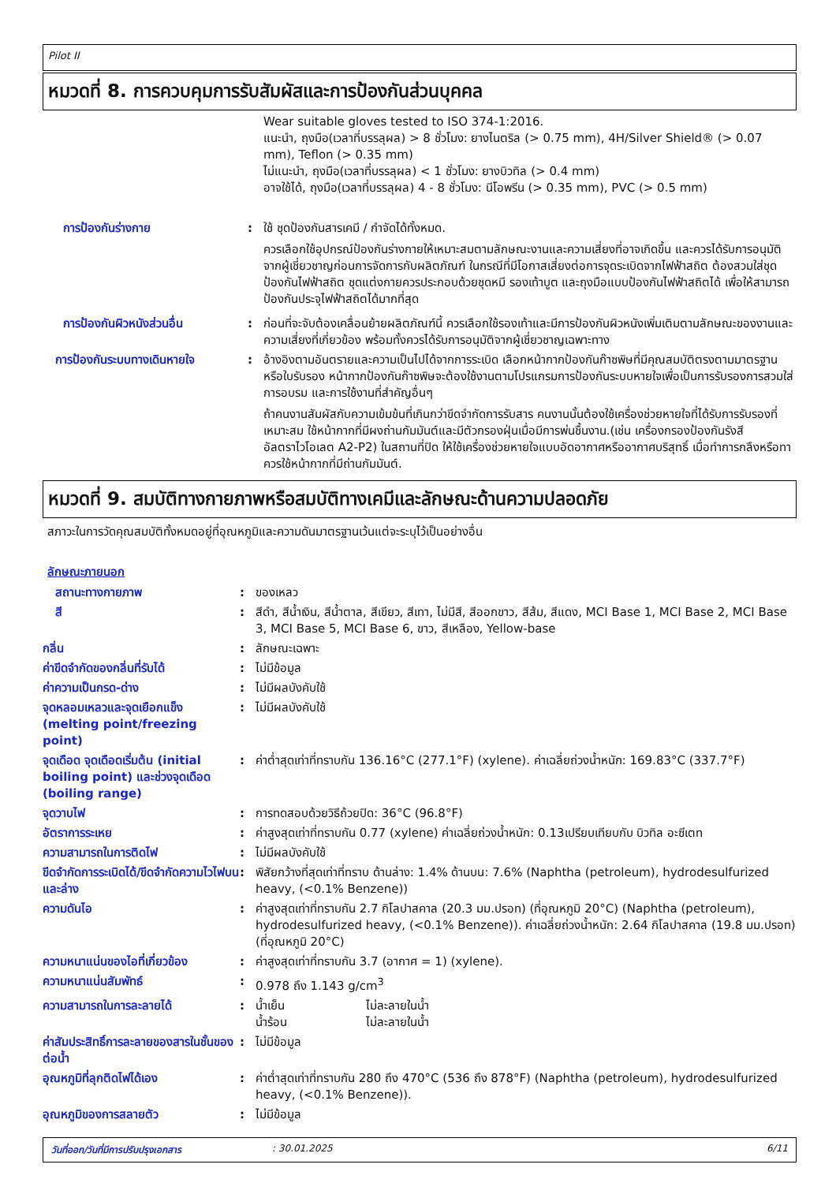Pilot II
หมวดที่ 8. การควบคุมการรับสัมผัสและการป้องกันส่วนบุคคล
Wear suitable gloves tested to ISO 374-1:2016.
แนะนำ, ถุงมือ(เวลาที่บรรลุผล) > 8 ชั่วโมง: ยางไนตริล (> 0.75 mm), 4H/Silver Shield® (> 0.07 mm), Teflon (> 0.35 mm)
ไม่แนะนำ, ถุงมือ(เวลาที่บรรลุผล) < 1 ชั่วโมง: ยางบิวทิล (> 0.4 mm)
อาจใช้ได้, ถุงมือ(เวลาที่บรรลุผล) 4 - 8 ชั่วโมง: นีโอพรีน (> 0.35 mm), PVC (> 0.5 mm)
การป้องกันร่างกาย : ใช้ ชุดป้องกันสารเคมี / กำจัดได้ทั้งหมด.
ควรเลือกใช้อุปกรณ์ป้องกันร่างกายให้เหมาะสมตามลักษณะงานและความเสี่ยงที่อาจเกิดขึ้น และควรได้รับการอนุมัติจากผู้เชี่ยวชาญก่อนการจัดการกับผลิตภัณฑ์ ในกรณีที่มีโอกาสเสี่ยงต่อการจุดระเบิดจากไฟฟ้าสถิต ต้องสวมใส่ชุดป้องกันไฟฟ้าสถิต ชุดแต่งกายควรประกอบด้วยชุดหมี รองเท้าบูต และถุงมือแบบป้องกันไฟฟ้าสถิตได้ เพื่อให้สามารถป้องกันประจุไฟฟ้าสถิตได้มากที่สุด
การป้องกันผิวหนังส่วนอื่น : ก่อนที่จะจับต้องเคลื่อนย้ายผลิตภัณฑ์นี้ ควรเลือกใช้รองเท้าและมีการป้องกันผิวหนังเพิ่มเติมตามลักษณะของงานและความเสี่ยงที่เกี่ยวข้อง พร้อมทั้งควรได้รับการอนุมัติจากผู้เชี่ยวชาญเฉพาะทาง
การป้องกันระบบทางเดินหายใจ : อ้างอิงตามอันตรายและความเป็นไปได้จากการระเบิด เลือกหน้ากากป้องกันก๊าซพิษที่มีคุณสมบัติตรงตามมาตรฐานหรือใบรับรอง หน้ากากป้องกันก๊าซพิษจะต้องใช้งานตามโปรแกรมการป้องกันระบบหายใจเพื่อเป็นการรับรองการสวมใส่ การอบรม และการใช้งานที่สำคัญอื่นๆ
ถ้าคนงานสัมผัสกับความเข้มข้นที่เกินกว่าขีดจำกัดการรับสาร คนงานนั้นต้องใช้เครื่องช่วยหายใจที่ได้รับการรับรองที่เหมาะสม ใช้หน้ากากที่มีผงถ่านกัมมันต์และมีตัวกรองฝุ่นเมื่อมีการพ่นชื้นงาน.(เช่น เครื่องกรองป้องกันรังสีอัลตราไวโอเลต A2-P2) ในสถานที่ปิด ให้ใช้เครื่องช่วยหายใจแบบอัดอากาศหรืออากาศบริสุทธิ์ เมื่อทำการกลึงหรือทาควรใช้หน้ากากที่มีถ่านกัมมันต์.
หมวดที่ 9. สมบัติทางกายภาพหรือสมบัติทางเคมีและลักษณะด้านความปลอดภัย
สภาวะในการวัดคุณสมบัติทั้งหมดอยู่ที่อุณหภูมิและความดันมาตรฐานเว้นแต่จะระบุไว้เป็นอย่างอื่น
ลักษณะภายนอก
สถานะทางกายภาพ : ของเหลว
สี : สีดำ, สีน้ำเงิน, สีน้ำตาล, สีเขียว, สีเทา, ไม่มีสี, สีออกขาว, สีส้ม, สีแดง, MCI Base 1, MCI Base 2, MCI Base 3, MCI Base 5, MCI Base 6, ขาว, สีเหลือง, Yellow-base
กลิ่น : ลักษณะเฉพาะ
ค่าขีดจำกัดของกลิ่นที่รับได้
: ไม่มีข้อมูล
ค่าความเป็นกรด-ด่าง : ไม่มีผลบังคับใช้
จุดหลอมเหลวและจุดเยือกแข็ง (melting point/freezing point)
: ไม่มีผลบังคับใช้
จุดเดือด จุดเดือดเริ่มต้น (initial boiling point) และช่วงจุดเดือด (boiling range)
: ค่าต่ำสุดเท่าที่ทราบกัน 136.16°C (277.1°F) (xylene). ค่าเฉลี่ยถ่วงน้ำหนัก: 169.83°C (337.7°F)
จุดวาบไฟ : การทดสอบด้วยวิธีถ้วยปิด: 36°C (96.8°F)
อัตราการระเหย : ค่าสูงสุดเท่าที่ทราบกัน 0.77 (xylene) ค่าเฉลี่ยถ่วงน้ำหนัก: 0.13เปรียบเทียบกับ บิวทิล อะซีเตท
ความสามารถในการติดไฟ : ไม่มีผลบังคับใช้
ขีดจำกัดการระเบิดได้/ขีดจำกัดความไวไฟบนและล่าง
: พิสัยกว้างที่สุดเท่าที่ทราบ ด้านล่าง: 1.4% ด้านบน: 7.6% (Naphtha (petroleum), hydrodesulfurized heavy, (<0.1% Benzene))
ความดันไอ : ค่าสูงสุดเท่าที่ทราบกัน 2.7 กิโลปาสคาล (20.3 มม.ปรอท) (ที่อุณหภูมิ 20°C) (Naphtha (petroleum), hydrodesulfurized heavy, (<0.1% Benzene)). ค่าเฉลี่ยถ่วงน้ำหนัก: 2.64 กิโลปาสคาล (19.8 มม.ปรอท) (ที่อุณหภูมิ 20°C)
ความหนาแน่นของไอที่เกี่ยวข้อง
: ค่าสูงสุดเท่าที่ทราบกัน 3.7 (อากาศ = 1) (xylene).
ความหนาแน่นสัมพัทธ์ : 0.978 ถึง 1.143 g/cm<sup>3</sup>
ความสามารถในการละลายได้ :
| น้ำเย็น | ไม่ละลายในน้ำ |
| น้ำร้อน | ไม่ละลายในน้ำ |
ค่าสัมประสิทธิ์การละลายของสารในชั้นของ ต่อน้ำ
: ไม่มีข้อมูล
อุณหภูมิที่ลุกติดไฟได้เอง : ค่าต่ำสุดเท่าที่ทราบกัน 280 ถึง 470°C (536 ถึง 878°F) (Naphtha (petroleum), hydrodesulfurized heavy, (<0.1% Benzene)).
อุณหภูมิของการสลายตัว : ไม่มีข้อมูล
วันที่ออก/วันที่มีการปรับปรุงเอกสาร: 30.01.2025 6/11